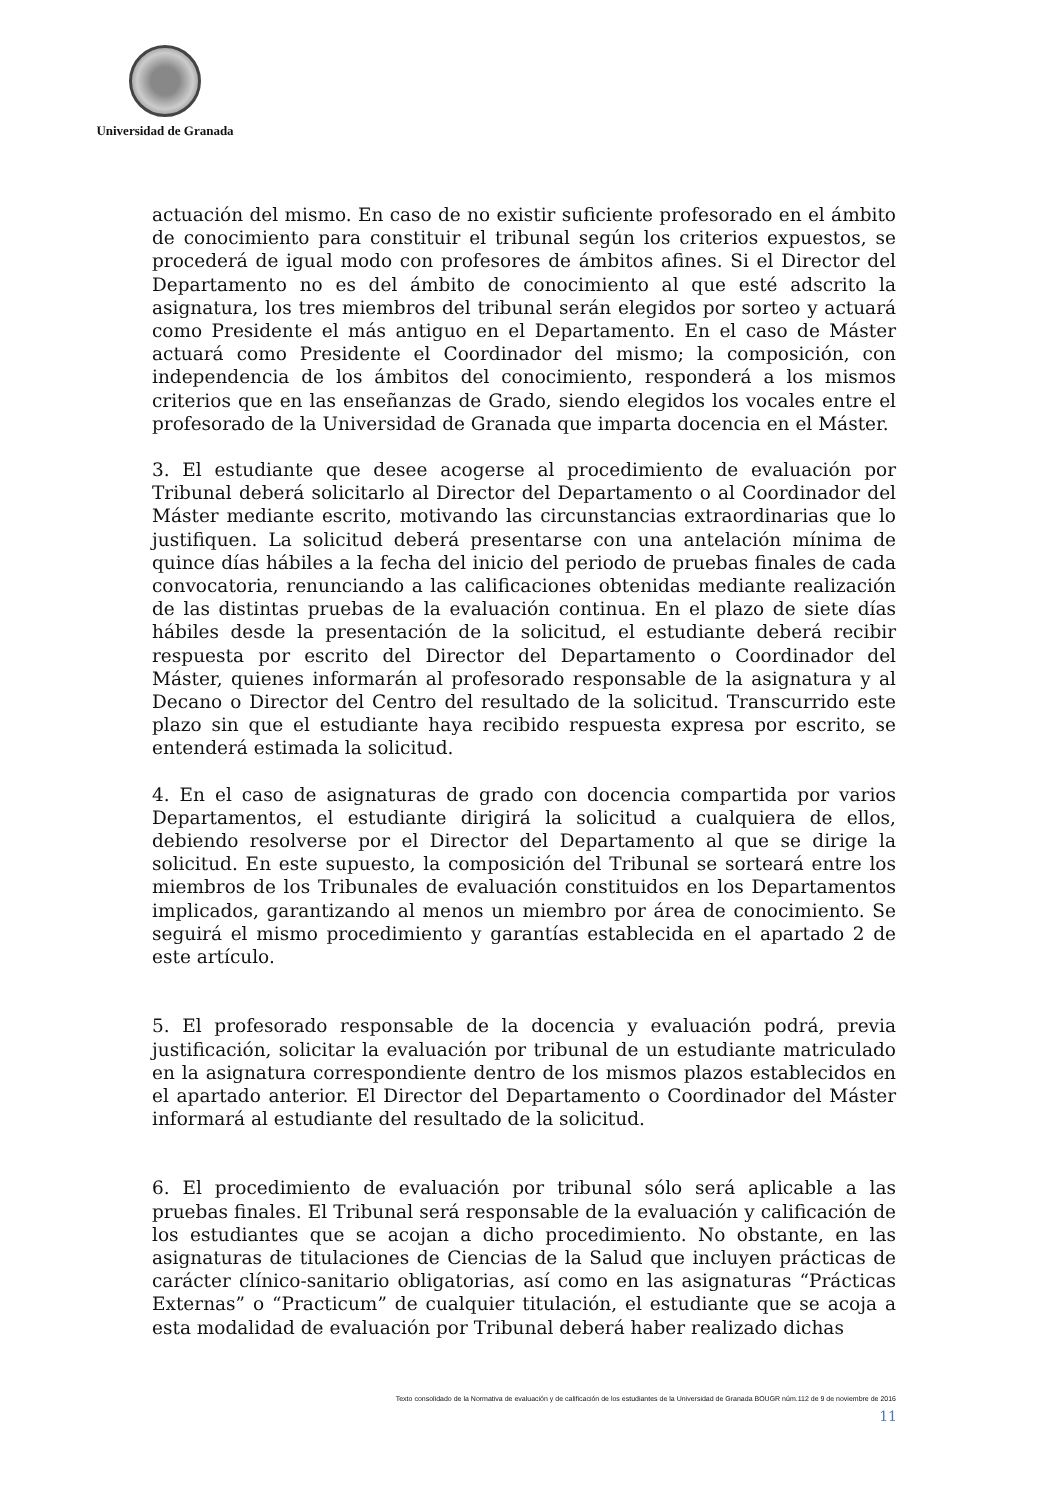Universidad de Granada
actuación del mismo. En caso de no existir suficiente profesorado en el ámbito de conocimiento para constituir el tribunal según los criterios expuestos, se procederá de igual modo con profesores de ámbitos afines. Si el Director del Departamento no es del ámbito de conocimiento al que esté adscrito la asignatura, los tres miembros del tribunal serán elegidos por sorteo y actuará como Presidente el más antiguo en el Departamento. En el caso de Máster actuará como Presidente el Coordinador del mismo; la composición, con independencia de los ámbitos del conocimiento, responderá a los mismos criterios que en las enseñanzas de Grado, siendo elegidos los vocales entre el profesorado de la Universidad de Granada que imparta docencia en el Máster.
3. El estudiante que desee acogerse al procedimiento de evaluación por Tribunal deberá solicitarlo al Director del Departamento o al Coordinador del Máster mediante escrito, motivando las circunstancias extraordinarias que lo justifiquen. La solicitud deberá presentarse con una antelación mínima de quince días hábiles a la fecha del inicio del periodo de pruebas finales de cada convocatoria, renunciando a las calificaciones obtenidas mediante realización de las distintas pruebas de la evaluación continua. En el plazo de siete días hábiles desde la presentación de la solicitud, el estudiante deberá recibir respuesta por escrito del Director del Departamento o Coordinador del Máster, quienes informarán al profesorado responsable de la asignatura y al Decano o Director del Centro del resultado de la solicitud. Transcurrido este plazo sin que el estudiante haya recibido respuesta expresa por escrito, se entenderá estimada la solicitud.
4. En el caso de asignaturas de grado con docencia compartida por varios Departamentos, el estudiante dirigirá la solicitud a cualquiera de ellos, debiendo resolverse por el Director del Departamento al que se dirige la solicitud. En este supuesto, la composición del Tribunal se sorteará entre los miembros de los Tribunales de evaluación constituidos en los Departamentos implicados, garantizando al menos un miembro por área de conocimiento. Se seguirá el mismo procedimiento y garantías establecida en el apartado 2 de este artículo.
5. El profesorado responsable de la docencia y evaluación podrá, previa justificación, solicitar la evaluación por tribunal de un estudiante matriculado en la asignatura correspondiente dentro de los mismos plazos establecidos en el apartado anterior. El Director del Departamento o Coordinador del Máster informará al estudiante del resultado de la solicitud.
6. El procedimiento de evaluación por tribunal sólo será aplicable a las pruebas finales. El Tribunal será responsable de la evaluación y calificación de los estudiantes que se acojan a dicho procedimiento. No obstante, en las asignaturas de titulaciones de Ciencias de la Salud que incluyen prácticas de carácter clínico-sanitario obligatorias, así como en las asignaturas “Prácticas Externas” o “Practicum” de cualquier titulación, el estudiante que se acoja a esta modalidad de evaluación por Tribunal deberá haber realizado dichas
Texto consolidado de la Normativa de evaluación y de calificación de los estudiantes de la Universidad de Granada BOUGR núm.112 de 9 de noviembre de 2016
11